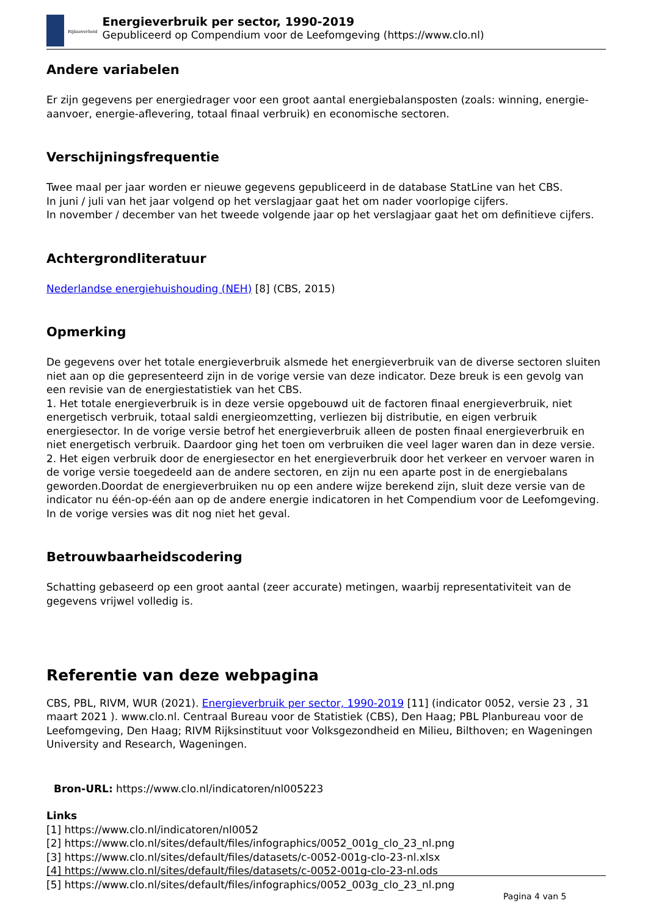Rijksoverheid
Energieverbruik per sector, 1990-2019
Gepubliceerd op Compendium voor de Leefomgeving (https://www.clo.nl)
Andere variabelen
Er zijn gegevens per energiedrager voor een groot aantal energiebalansposten (zoals: winning, energie-aanvoer, energie-aflevering, totaal finaal verbruik) en economische sectoren.
Verschijningsfrequentie
Twee maal per jaar worden er nieuwe gegevens gepubliceerd in de database StatLine van het CBS.
In juni / juli van het jaar volgend op het verslagjaar gaat het om nader voorlopige cijfers.
In november / december van het tweede volgende jaar op het verslagjaar gaat het om definitieve cijfers.
Achtergrondliteratuur
Nederlandse energiehuishouding (NEH) [8] (CBS, 2015)
Opmerking
De gegevens over het totale energieverbruik alsmede het energieverbruik van de diverse sectoren sluiten niet aan op die gepresenteerd zijn in de vorige versie van deze indicator. Deze breuk is een gevolg van een revisie van de energiestatistiek van het CBS.
1. Het totale energieverbruik is in deze versie opgebouwd uit de factoren finaal energieverbruik, niet energetisch verbruik, totaal saldi energieomzetting, verliezen bij distributie, en eigen verbruik energiesector. In de vorige versie betrof het energieverbruik alleen de posten finaal energieverbruik en niet energetisch verbruik. Daardoor ging het toen om verbruiken die veel lager waren dan in deze versie.
2. Het eigen verbruik door de energiesector en het energieverbruik door het verkeer en vervoer waren in de vorige versie toegedeeld aan de andere sectoren, en zijn nu een aparte post in de energiebalans geworden.Doordat de energieverbruiken nu op een andere wijze berekend zijn, sluit deze versie van de indicator nu één-op-één aan op de andere energie indicatoren in het Compendium voor de Leefomgeving. In de vorige versies was dit nog niet het geval.
Betrouwbaarheidscodering
Schatting gebaseerd op een groot aantal (zeer accurate) metingen, waarbij representativiteit van de gegevens vrijwel volledig is.
Referentie van deze webpagina
CBS, PBL, RIVM, WUR (2021). Energieverbruik per sector, 1990-2019 [11] (indicator 0052, versie 23 , 31 maart 2021 ). www.clo.nl. Centraal Bureau voor de Statistiek (CBS), Den Haag; PBL Planbureau voor de Leefomgeving, Den Haag; RIVM Rijksinstituut voor Volksgezondheid en Milieu, Bilthoven; en Wageningen University and Research, Wageningen.
Bron-URL: https://www.clo.nl/indicatoren/nl005223
Links
[1] https://www.clo.nl/indicatoren/nl0052
[2] https://www.clo.nl/sites/default/files/infographics/0052_001g_clo_23_nl.png
[3] https://www.clo.nl/sites/default/files/datasets/c-0052-001g-clo-23-nl.xlsx
[4] https://www.clo.nl/sites/default/files/datasets/c-0052-001g-clo-23-nl.ods
[5] https://www.clo.nl/sites/default/files/infographics/0052_003g_clo_23_nl.png
Pagina 4 van 5